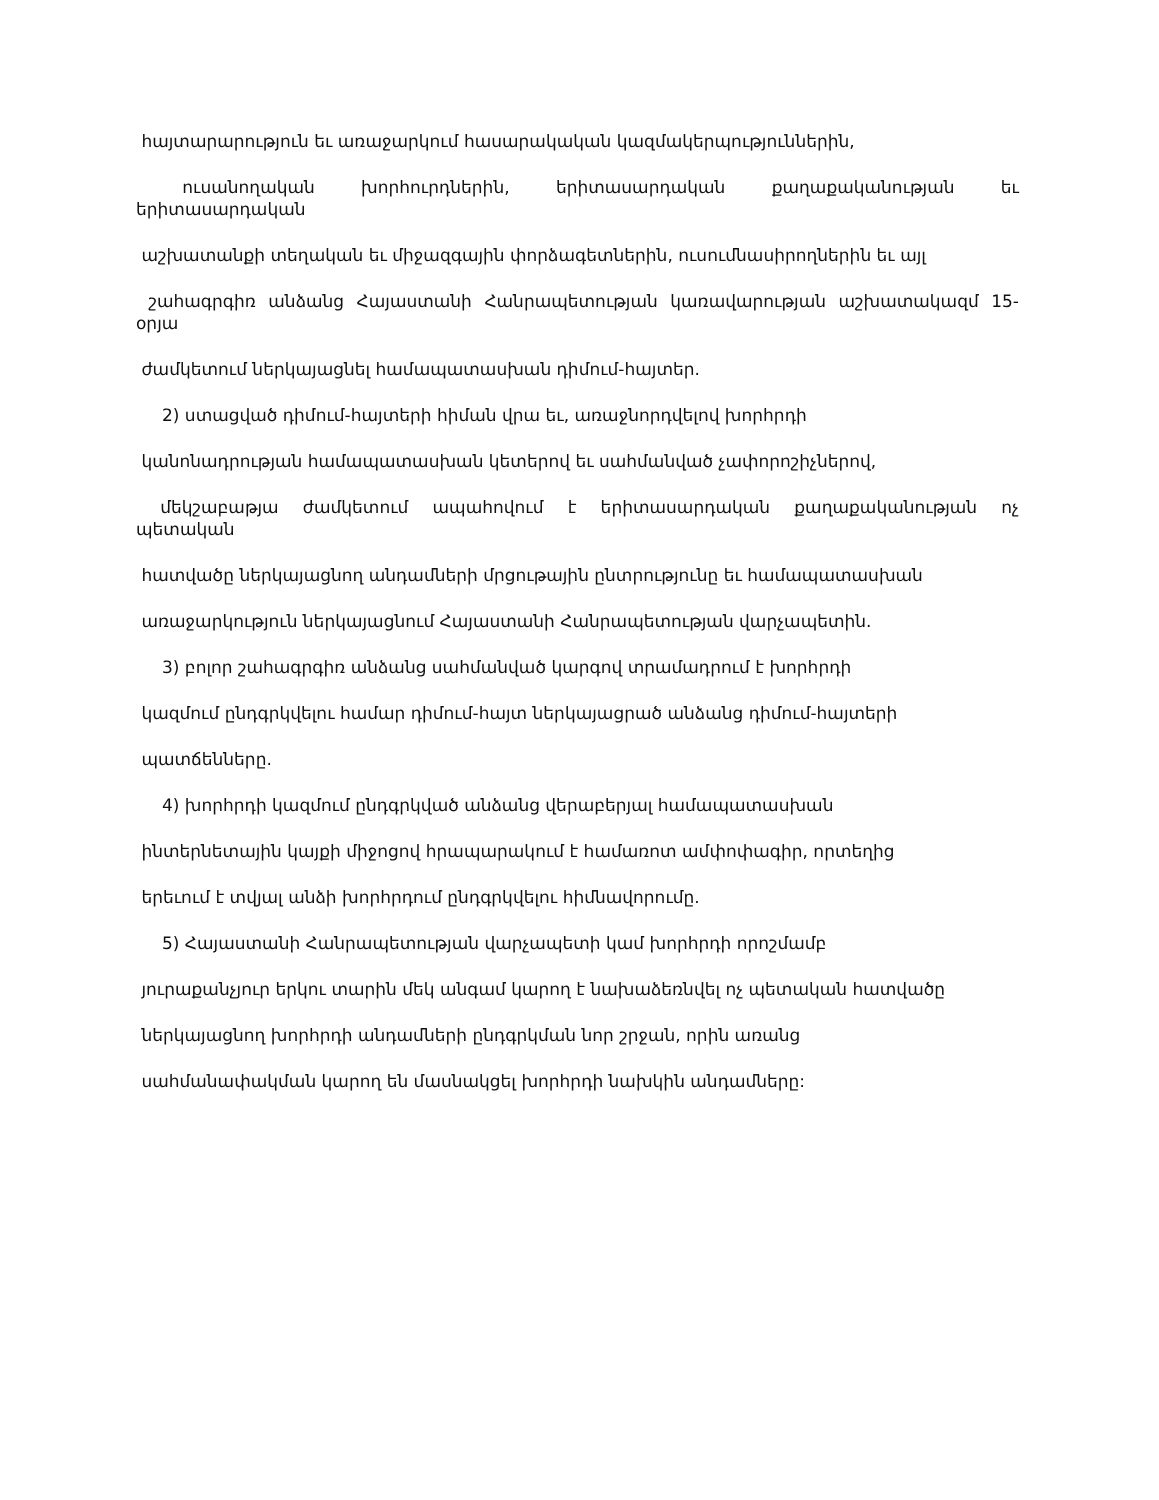հայտարարություն եւ առաջարկում հասարակական կազմակերպություններին,
ուսանողական խորհուրդներին, երիտասարդական քաղաքականության եւ
երիտասարդական
աշխատանքի տեղական եւ միջազգային փորձագետներին, ուսումնասիրողներին եւ այլ
շահագրգիռ անձանց Հայաստանի Հանրապետության կառավարության աշխատակազմ 15-
օրյա
ժամկետում ներկայացնել համապատասխան դիմում-հայտեր.
2) ստացված դիմում-հայտերի հիման վրա եւ, առաջնորդվելով խորհրդի
կանոնադրության համապատասխան կետերով եւ սահմանված չափորոշիչներով,
մեկշաբաթյա ժամկետում ապահովում է երիտասարդական քաղաքականության ոչ
պետական
հատվածը ներկայացնող անդամների մրցութային ընտրությունը եւ համապատասխան
առաջարկություն ներկայացնում Հայաստանի Հանրապետության վարչապետին.
3) բոլոր շահագրգիռ անձանց սահմանված կարգով տրամադրում է խորհրդի
կազմում ընդգրկվելու համար դիմում-հայտ ներկայացրած անձանց դիմում-հայտերի
պատճենները.
4) խորհրդի կազմում ընդգրկված անձանց վերաբերյալ համապատասխան
ինտերնետային կայքի միջոցով հրապարակում է համառոտ ամփոփագիր, որտեղից
երեւում է տվյալ անձի խորհրդում ընդգրկվելու հիմնավորումը.
5) Հայաստանի Հանրապետության վարչապետի կամ խորհրդի որոշմամբ
յուրաքանչյուր երկու տարին մեկ անգամ կարող է նախաձեռնվել ոչ պետական հատվածը
ներկայացնող խորհրդի անդամների ընդգրկման նոր շրջան, որին առանց
սահմանափակման կարող են մասնակցել խորհրդի նախկին անդամները: